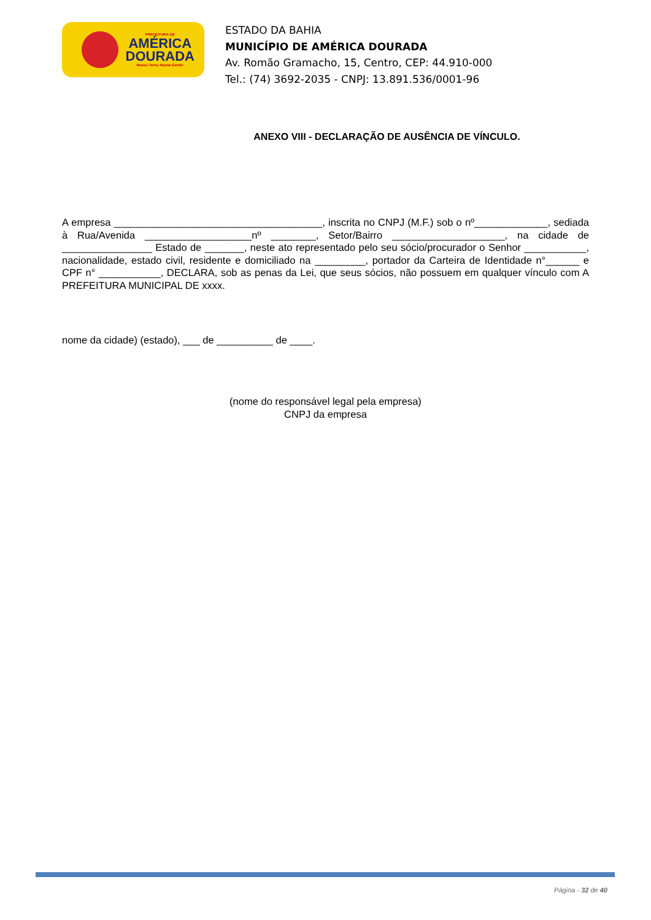PREFEITURA DE
AMÉRICA
DOURADA
Nosso Terra, Nossa Gente!
ESTADO DA BAHIA
MUNICÍPIO DE AMÉRICA DOURADA
Av. Romão Gramacho, 15, Centro, CEP: 44.910-000
Tel.: (74) 3692-2035 - CNPJ: 13.891.536/0001-96
ANEXO VIII - DECLARAÇÃO DE AUSÊNCIA DE VÍNCULO.
A empresa _____________________________________, inscrita no CNPJ (M.F.) sob o nº_____________, sediada à Rua/Avenida ___________________nº ________, Setor/Bairro ____________________, na cidade de ________________ Estado de _______, neste ato representado pelo seu sócio/procurador o Senhor ___________, nacionalidade, estado civil, residente e domiciliado na _________, portador da Carteira de Identidade n°______ e CPF n° ___________, DECLARA, sob as penas da Lei, que seus sócios, não possuem em qualquer vínculo com A PREFEITURA MUNICIPAL DE xxxx.
nome da cidade) (estado), ___ de __________ de ____.
(nome do responsável legal pela empresa)
CNPJ da empresa
Página - 32 de 40